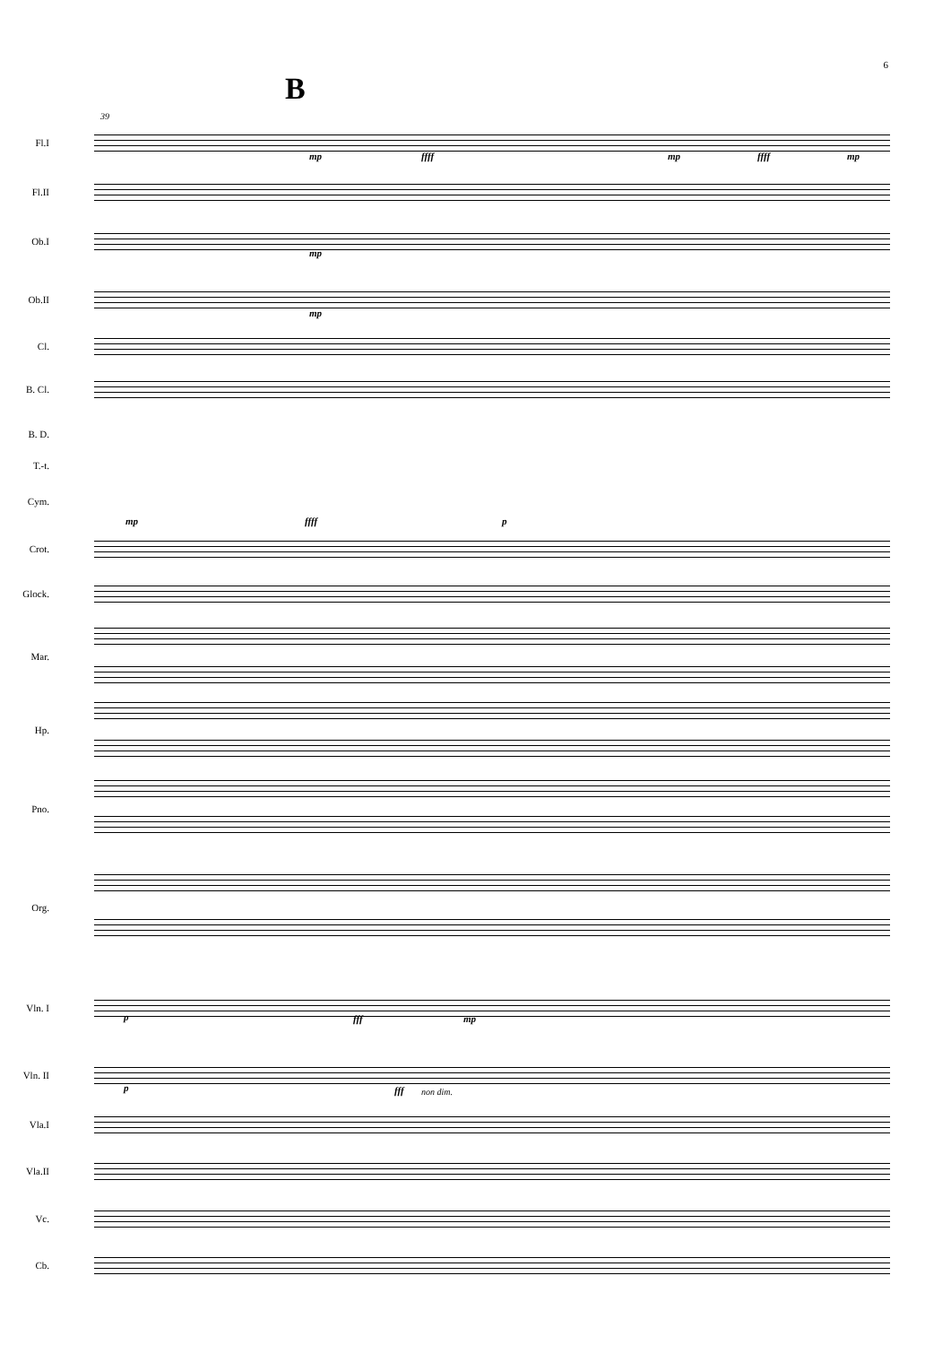6
B
39
Fl.I
mp ffff mp ffff mp
Fl.II
Ob.I
mp
Ob.II
mp
Cl.
B. Cl.
B. D.
T.-t.
Cym.
mp ffff p
Crot.
Glock.
Mar.
Hp.
Pno.
Org.
Vln. I
p fff mp
Vln. II
p fff non dim.
Vla.I
Vla.II
Vc.
Cb.